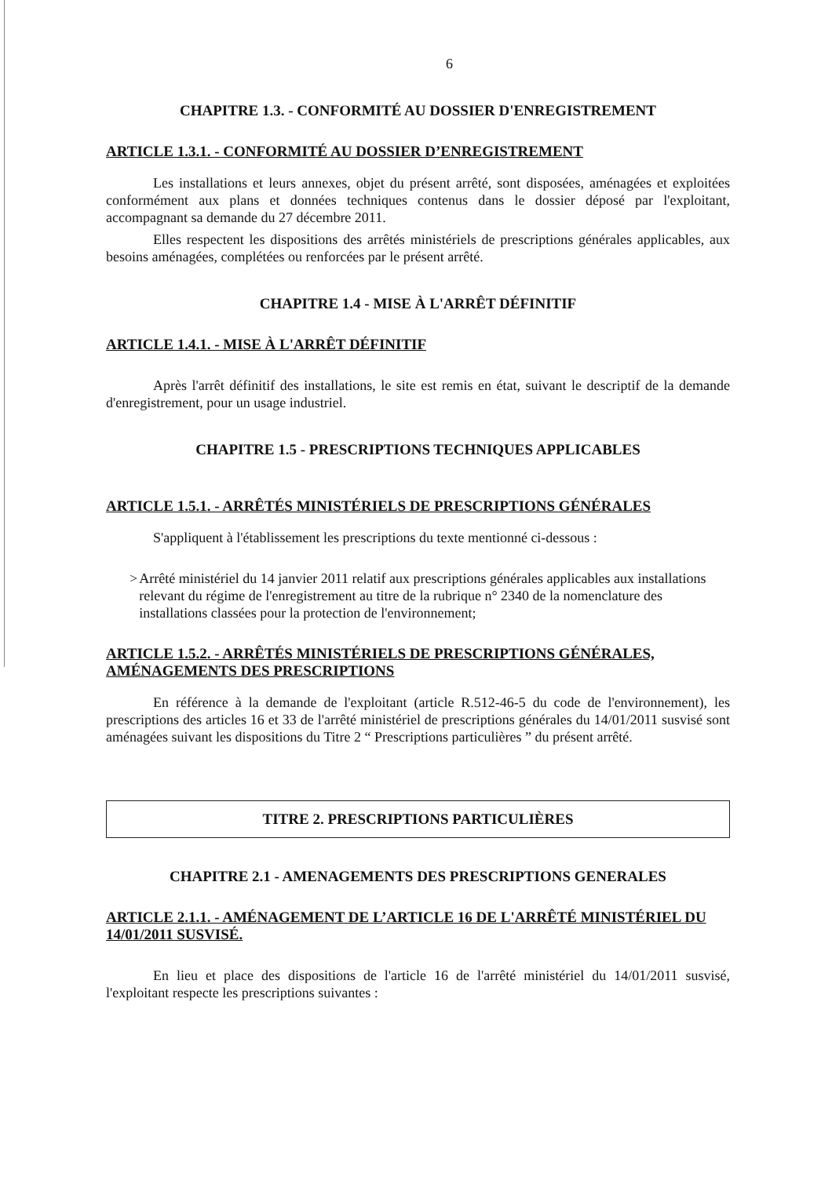6
CHAPITRE 1.3. - CONFORMITÉ AU DOSSIER D'ENREGISTREMENT
ARTICLE 1.3.1. - CONFORMITÉ AU DOSSIER D’ENREGISTREMENT
Les installations et leurs annexes, objet du présent arrêté, sont disposées, aménagées et exploitées conformément aux plans et données techniques contenus dans le dossier déposé par l'exploitant, accompagnant sa demande du 27 décembre 2011.
Elles respectent les dispositions des arrêtés ministériels de prescriptions générales applicables, aux besoins aménagées, complétées ou renforcées par le présent arrêté.
CHAPITRE 1.4 - MISE À L'ARRÊT DÉFINITIF
ARTICLE 1.4.1. - MISE À L'ARRÊT DÉFINITIF
Après l'arrêt définitif des installations, le site est remis en état, suivant le descriptif de la demande d'enregistrement, pour un usage industriel.
CHAPITRE 1.5 - PRESCRIPTIONS TECHNIQUES APPLICABLES
ARTICLE 1.5.1. - ARRÊTÉS MINISTÉRIELS DE PRESCRIPTIONS GÉNÉRALES
S'appliquent à l'établissement les prescriptions du texte mentionné ci-dessous :
> Arrêté ministériel du 14 janvier 2011 relatif aux prescriptions générales applicables aux installations relevant du régime de l'enregistrement au titre de la rubrique n° 2340 de la nomenclature des installations classées pour la protection de l'environnement;
ARTICLE 1.5.2. - ARRÊTÉS MINISTÉRIELS DE PRESCRIPTIONS GÉNÉRALES, AMÉNAGEMENTS DES PRESCRIPTIONS
En référence à la demande de l'exploitant (article R.512-46-5 du code de l'environnement), les prescriptions des articles 16 et 33 de l'arrêté ministériel de prescriptions générales du 14/01/2011 susvisé sont aménagées suivant les dispositions du Titre 2 “ Prescriptions particulières ” du présent arrêté.
TITRE 2. PRESCRIPTIONS PARTICULIÈRES
CHAPITRE 2.1 - AMENAGEMENTS DES PRESCRIPTIONS GENERALES
ARTICLE 2.1.1. - AMÉNAGEMENT DE L’ARTICLE 16 DE L'ARRÊTÉ MINISTÉRIEL DU 14/01/2011 SUSVISÉ.
En lieu et place des dispositions de l'article 16 de l'arrêté ministériel du 14/01/2011 susvisé, l'exploitant respecte les prescriptions suivantes :